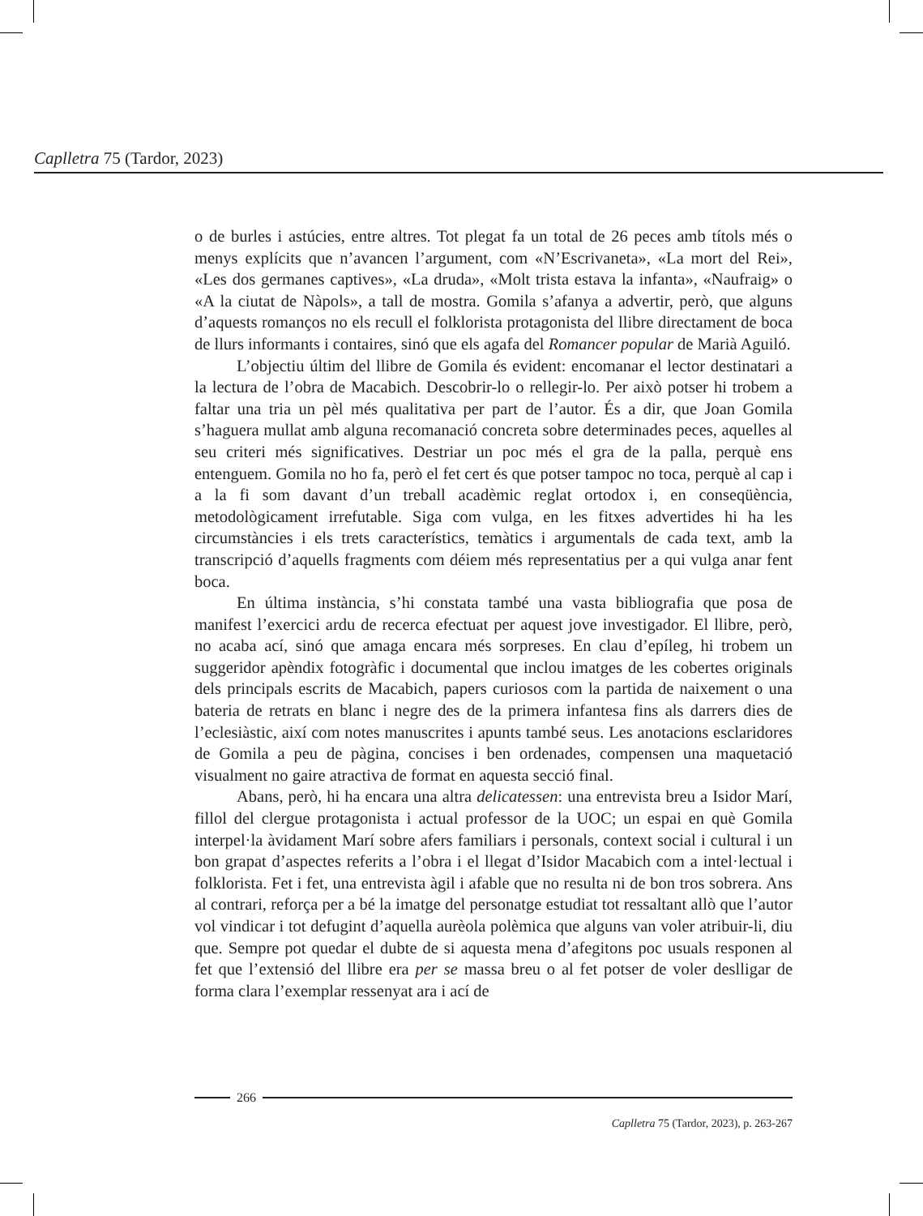Caplletra 75 (Tardor, 2023)
o de burles i astúcies, entre altres. Tot plegat fa un total de 26 peces amb títols més o menys explícits que n’avancen l’argument, com «N’Escrivaneta», «La mort del Rei», «Les dos germanes captives», «La druda», «Molt trista estava la infanta», «Naufraig» o «A la ciutat de Nàpols», a tall de mostra. Gomila s’afanya a advertir, però, que alguns d’aquests romanços no els recull el folklorista protagonista del llibre directament de boca de llurs informants i contaires, sinó que els agafa del Romancer popular de Marià Aguiló.
L’objectiu últim del llibre de Gomila és evident: encomanar el lector destinatari a la lectura de l’obra de Macabich. Descobrir-lo o rellegir-lo. Per això potser hi trobem a faltar una tria un pèl més qualitativa per part de l’autor. És a dir, que Joan Gomila s’haguera mullat amb alguna recomanació concreta sobre determinades peces, aquelles al seu criteri més significatives. Destriar un poc més el gra de la palla, perquè ens entenguem. Gomila no ho fa, però el fet cert és que potser tampoc no toca, perquè al cap i a la fi som davant d’un treball acadèmic reglat ortodox i, en conseqüència, metodològicament irrefutable. Siga com vulga, en les fitxes advertides hi ha les circumstàncies i els trets característics, temàtics i argumentals de cada text, amb la transcripció d’aquells fragments com déiem més representatius per a qui vulga anar fent boca.
En última instància, s’hi constata també una vasta bibliografia que posa de manifest l’exercici ardu de recerca efectuat per aquest jove investigador. El llibre, però, no acaba ací, sinó que amaga encara més sorpreses. En clau d’epíleg, hi trobem un suggeridor apèndix fotogràfic i documental que inclou imatges de les cobertes originals dels principals escrits de Macabich, papers curiosos com la partida de naixement o una bateria de retrats en blanc i negre des de la primera infantesa fins als darrers dies de l’eclesiàstic, així com notes manuscrites i apunts també seus. Les anotacions esclaridores de Gomila a peu de pàgina, concises i ben ordenades, compensen una maquetació visualment no gaire atractiva de format en aquesta secció final.
Abans, però, hi ha encara una altra delicatessen: una entrevista breu a Isidor Marí, fillol del clergue protagonista i actual professor de la UOC; un espai en què Gomila interpel·la àvidament Marí sobre afers familiars i personals, context social i cultural i un bon grapat d’aspectes referits a l’obra i el llegat d’Isidor Macabich com a intel·lectual i folklorista. Fet i fet, una entrevista àgil i afable que no resulta ni de bon tros sobrera. Ans al contrari, reforça per a bé la imatge del personatge estudiat tot ressaltant allò que l’autor vol vindicar i tot defugint d’aquella aurèola polèmica que alguns van voler atribuir-li, diu que. Sempre pot quedar el dubte de si aquesta mena d’afegitons poc usuals responen al fet que l’extensió del llibre era per se massa breu o al fet potser de voler deslligar de forma clara l’exemplar ressenyat ara i ací de
266
Caplletra 75 (Tardor, 2023), p. 263-267